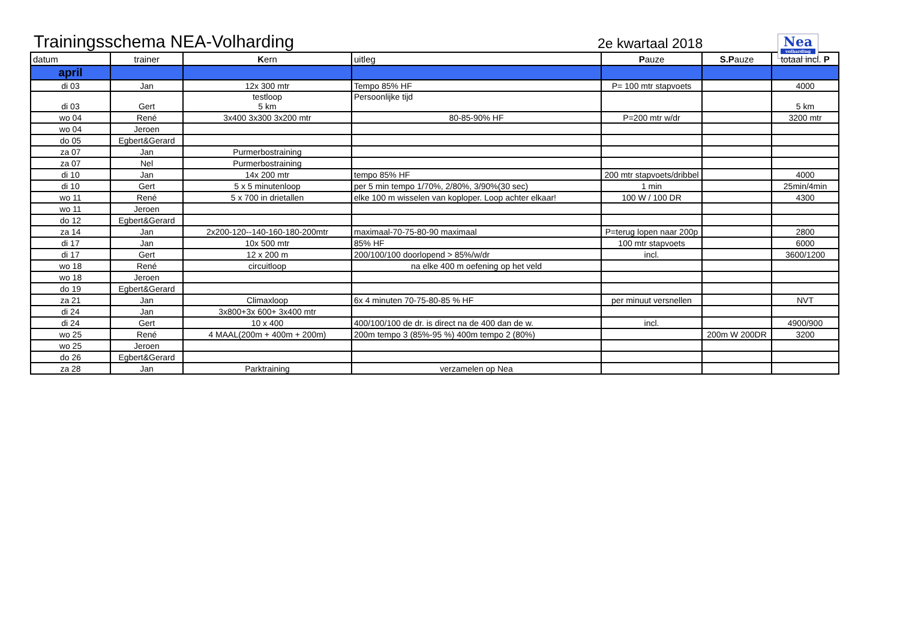Trainingsschema NEA-Volharding
2e kwartaal 2018
Nea
volharding
| datum | trainer | K ern | uitleg | P auze | S.P auze | totaal incl. P |
| --- | --- | --- | --- | --- | --- | --- |
| april | | | | | | |
| di 03 | Jan | 12x 300 mtr | Tempo 85% HF | P= 100 mtr stapvoets | | 4000 |
| di 03 | Gert | testloop 5 km | Persoonlijke tijd | | | 5 km |
| wo 04 | René | 3x400 3x300 3x200 mtr | 80-85-90% HF | P=200 mtr w/dr | | 3200 mtr |
| wo 04 | Jeroen | | | | | |
| do 05 | Egbert&Gerard | | | | | |
| za 07 | Jan | Purmerbostraining | | | | |
| za 07 | Nel | Purmerbostraining | | | | |
| di 10 | Jan | 14x 200 mtr | tempo 85% HF | 200 mtr stapvoets/dribbel | | 4000 |
| di 10 | Gert | 5 x 5 minutenloop | per 5 min tempo 1/70%, 2/80%, 3/90%(30 sec) | 1 min | | 25min/4min |
| wo 11 | René | 5 x 700 in drietallen | elke 100 m wisselen van koploper. Loop achter elkaar! | 100 W / 100 DR | | 4300 |
| wo 11 | Jeroen | | | | | |
| do 12 | Egbert&Gerard | | | | | |
| za 14 | Jan | 2x200-120--140-160-180-200mtr | maximaal-70-75-80-90 maximaal | P=terug lopen naar 200p | | 2800 |
| di 17 | Jan | 10x 500 mtr | 85% HF | 100 mtr stapvoets | | 6000 |
| di 17 | Gert | 12 x 200 m | 200/100/100 doorlopend > 85%/w/dr | incl. | | 3600/1200 |
| wo 18 | René | circuitloop | na elke 400 m oefening op het veld | | | |
| wo 18 | Jeroen | | | | | |
| do 19 | Egbert&Gerard | | | | | |
| za 21 | Jan | Climaxloop | 6x 4 minuten 70-75-80-85 % HF | per minuut versnellen | | NVT |
| di 24 | Jan | 3x800+3x 600+ 3x400 mtr | | | | |
| di 24 | Gert | 10 x 400 | 400/100/100 de dr. is direct na de 400 dan de w. | incl. | | 4900/900 |
| wo 25 | René | 4 MAAL(200m + 400m + 200m) | 200m tempo 3 (85%-95 %) 400m tempo 2 (80%) | | 200m W 200DR | 3200 |
| wo 25 | Jeroen | | | | | |
| do 26 | Egbert&Gerard | | | | | |
| za 28 | Jan | Parktraining | verzamelen op Nea | | | |